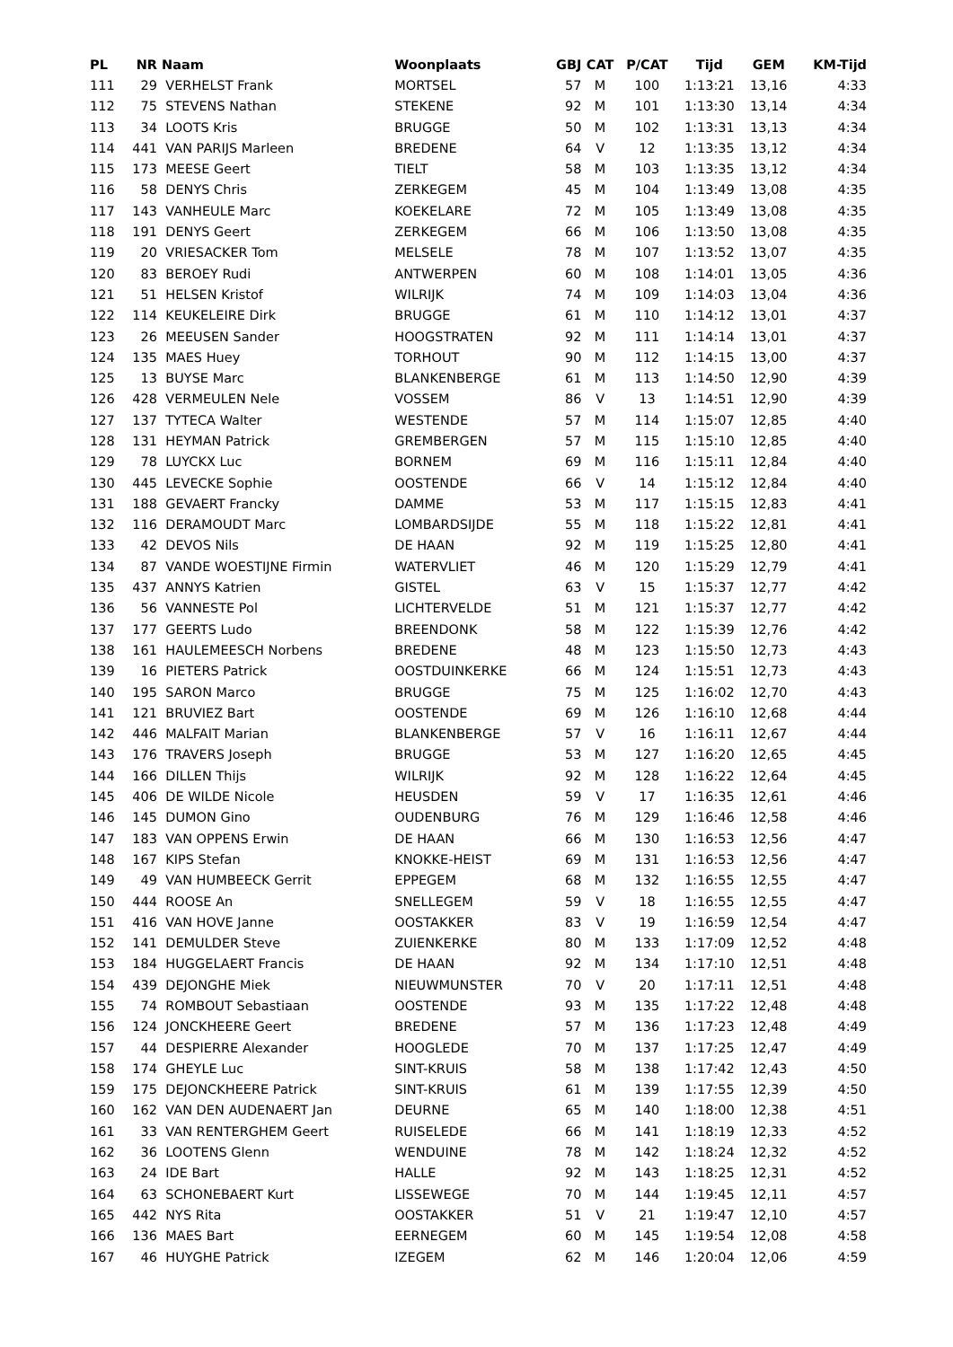| PL | NR | Naam | Woonplaats | GBJ | CAT | P/CAT | Tijd | GEM | KM-Tijd |
| --- | --- | --- | --- | --- | --- | --- | --- | --- | --- |
| 111 | 29 | VERHELST Frank | MORTSEL | 57 | M | 100 | 1:13:21 | 13,16 | 4:33 |
| 112 | 75 | STEVENS Nathan | STEKENE | 92 | M | 101 | 1:13:30 | 13,14 | 4:34 |
| 113 | 34 | LOOTS Kris | BRUGGE | 50 | M | 102 | 1:13:31 | 13,13 | 4:34 |
| 114 | 441 | VAN PARIJS Marleen | BREDENE | 64 | V | 12 | 1:13:35 | 13,12 | 4:34 |
| 115 | 173 | MEESE Geert | TIELT | 58 | M | 103 | 1:13:35 | 13,12 | 4:34 |
| 116 | 58 | DENYS Chris | ZERKEGEM | 45 | M | 104 | 1:13:49 | 13,08 | 4:35 |
| 117 | 143 | VANHEULE Marc | KOEKELARE | 72 | M | 105 | 1:13:49 | 13,08 | 4:35 |
| 118 | 191 | DENYS Geert | ZERKEGEM | 66 | M | 106 | 1:13:50 | 13,08 | 4:35 |
| 119 | 20 | VRIESACKER Tom | MELSELE | 78 | M | 107 | 1:13:52 | 13,07 | 4:35 |
| 120 | 83 | BEROEY Rudi | ANTWERPEN | 60 | M | 108 | 1:14:01 | 13,05 | 4:36 |
| 121 | 51 | HELSEN Kristof | WILRIJK | 74 | M | 109 | 1:14:03 | 13,04 | 4:36 |
| 122 | 114 | KEUKELEIRE Dirk | BRUGGE | 61 | M | 110 | 1:14:12 | 13,01 | 4:37 |
| 123 | 26 | MEEUSEN Sander | HOOGSTRATEN | 92 | M | 111 | 1:14:14 | 13,01 | 4:37 |
| 124 | 135 | MAES Huey | TORHOUT | 90 | M | 112 | 1:14:15 | 13,00 | 4:37 |
| 125 | 13 | BUYSE Marc | BLANKENBERGE | 61 | M | 113 | 1:14:50 | 12,90 | 4:39 |
| 126 | 428 | VERMEULEN Nele | VOSSEM | 86 | V | 13 | 1:14:51 | 12,90 | 4:39 |
| 127 | 137 | TYTECA Walter | WESTENDE | 57 | M | 114 | 1:15:07 | 12,85 | 4:40 |
| 128 | 131 | HEYMAN Patrick | GREMBERGEN | 57 | M | 115 | 1:15:10 | 12,85 | 4:40 |
| 129 | 78 | LUYCKX Luc | BORNEM | 69 | M | 116 | 1:15:11 | 12,84 | 4:40 |
| 130 | 445 | LEVECKE Sophie | OOSTENDE | 66 | V | 14 | 1:15:12 | 12,84 | 4:40 |
| 131 | 188 | GEVAERT Francky | DAMME | 53 | M | 117 | 1:15:15 | 12,83 | 4:41 |
| 132 | 116 | DERAMOUDT Marc | LOMBARDSIJDE | 55 | M | 118 | 1:15:22 | 12,81 | 4:41 |
| 133 | 42 | DEVOS Nils | DE HAAN | 92 | M | 119 | 1:15:25 | 12,80 | 4:41 |
| 134 | 87 | VANDE WOESTIJNE Firmin | WATERVLIET | 46 | M | 120 | 1:15:29 | 12,79 | 4:41 |
| 135 | 437 | ANNYS Katrien | GISTEL | 63 | V | 15 | 1:15:37 | 12,77 | 4:42 |
| 136 | 56 | VANNESTE Pol | LICHTERVELDE | 51 | M | 121 | 1:15:37 | 12,77 | 4:42 |
| 137 | 177 | GEERTS Ludo | BREENDONK | 58 | M | 122 | 1:15:39 | 12,76 | 4:42 |
| 138 | 161 | HAULEMEESCH Norbens | BREDENE | 48 | M | 123 | 1:15:50 | 12,73 | 4:43 |
| 139 | 16 | PIETERS Patrick | OOSTDUINKERKE | 66 | M | 124 | 1:15:51 | 12,73 | 4:43 |
| 140 | 195 | SARON Marco | BRUGGE | 75 | M | 125 | 1:16:02 | 12,70 | 4:43 |
| 141 | 121 | BRUVIEZ Bart | OOSTENDE | 69 | M | 126 | 1:16:10 | 12,68 | 4:44 |
| 142 | 446 | MALFAIT Marian | BLANKENBERGE | 57 | V | 16 | 1:16:11 | 12,67 | 4:44 |
| 143 | 176 | TRAVERS Joseph | BRUGGE | 53 | M | 127 | 1:16:20 | 12,65 | 4:45 |
| 144 | 166 | DILLEN Thijs | WILRIJK | 92 | M | 128 | 1:16:22 | 12,64 | 4:45 |
| 145 | 406 | DE WILDE Nicole | HEUSDEN | 59 | V | 17 | 1:16:35 | 12,61 | 4:46 |
| 146 | 145 | DUMON Gino | OUDENBURG | 76 | M | 129 | 1:16:46 | 12,58 | 4:46 |
| 147 | 183 | VAN OPPENS Erwin | DE HAAN | 66 | M | 130 | 1:16:53 | 12,56 | 4:47 |
| 148 | 167 | KIPS Stefan | KNOKKE-HEIST | 69 | M | 131 | 1:16:53 | 12,56 | 4:47 |
| 149 | 49 | VAN HUMBEECK Gerrit | EPPEGEM | 68 | M | 132 | 1:16:55 | 12,55 | 4:47 |
| 150 | 444 | ROOSE An | SNELLEGEM | 59 | V | 18 | 1:16:55 | 12,55 | 4:47 |
| 151 | 416 | VAN HOVE Janne | OOSTAKKER | 83 | V | 19 | 1:16:59 | 12,54 | 4:47 |
| 152 | 141 | DEMULDER Steve | ZUIENKERKE | 80 | M | 133 | 1:17:09 | 12,52 | 4:48 |
| 153 | 184 | HUGGELAERT Francis | DE HAAN | 92 | M | 134 | 1:17:10 | 12,51 | 4:48 |
| 154 | 439 | DEJONGHE Miek | NIEUWMUNSTER | 70 | V | 20 | 1:17:11 | 12,51 | 4:48 |
| 155 | 74 | ROMBOUT Sebastiaan | OOSTENDE | 93 | M | 135 | 1:17:22 | 12,48 | 4:48 |
| 156 | 124 | JONCKHEERE Geert | BREDENE | 57 | M | 136 | 1:17:23 | 12,48 | 4:49 |
| 157 | 44 | DESPIERRE Alexander | HOOGLEDE | 70 | M | 137 | 1:17:25 | 12,47 | 4:49 |
| 158 | 174 | GHEYLE Luc | SINT-KRUIS | 58 | M | 138 | 1:17:42 | 12,43 | 4:50 |
| 159 | 175 | DEJONCKHEERE Patrick | SINT-KRUIS | 61 | M | 139 | 1:17:55 | 12,39 | 4:50 |
| 160 | 162 | VAN DEN AUDENAERT Jan | DEURNE | 65 | M | 140 | 1:18:00 | 12,38 | 4:51 |
| 161 | 33 | VAN RENTERGHEM Geert | RUISELEDE | 66 | M | 141 | 1:18:19 | 12,33 | 4:52 |
| 162 | 36 | LOOTENS Glenn | WENDUINE | 78 | M | 142 | 1:18:24 | 12,32 | 4:52 |
| 163 | 24 | IDE Bart | HALLE | 92 | M | 143 | 1:18:25 | 12,31 | 4:52 |
| 164 | 63 | SCHONEBAERT Kurt | LISSEWEGE | 70 | M | 144 | 1:19:45 | 12,11 | 4:57 |
| 165 | 442 | NYS Rita | OOSTAKKER | 51 | V | 21 | 1:19:47 | 12,10 | 4:57 |
| 166 | 136 | MAES Bart | EERNEGEM | 60 | M | 145 | 1:19:54 | 12,08 | 4:58 |
| 167 | 46 | HUYGHE Patrick | IZEGEM | 62 | M | 146 | 1:20:04 | 12,06 | 4:59 |